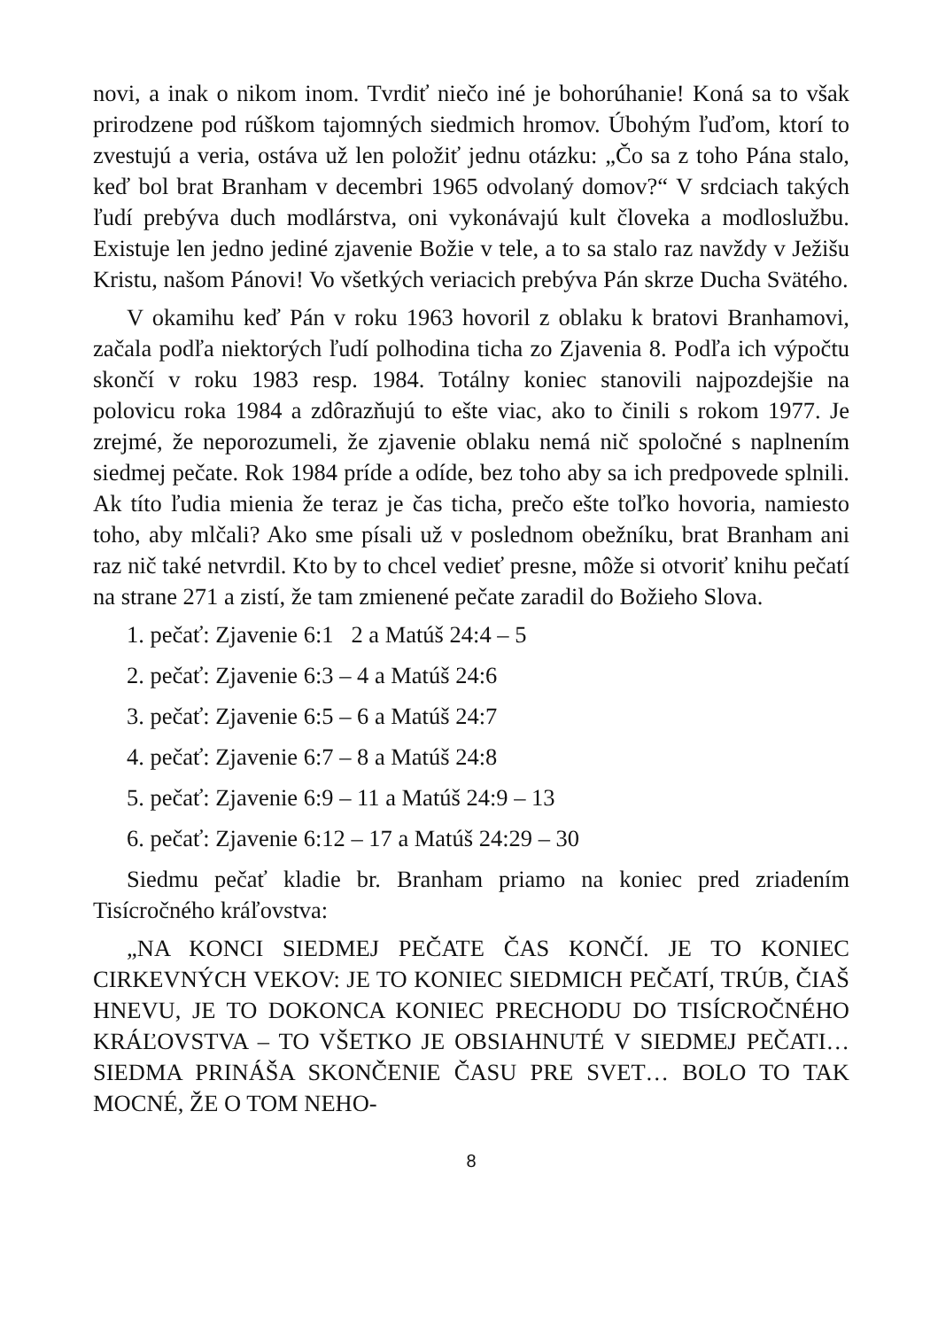novi, a inak o nikom inom. Tvrdiť niečo iné je bohorúhanie! Koná sa to však prirodzene pod rúškom tajomných siedmich hromov. Úbohým ľuďom, ktorí to zvestujú a veria, ostáva už len položiť jednu otázku: „Čo sa z toho Pána stalo, keď bol brat Branham v decembri 1965 odvolaný domov?“ V srdciach takých ľudí prebýva duch modlárstva, oni vykonávajú kult človeka a modloslužbu. Existuje len jedno jediné zjavenie Božie v tele, a to sa stalo raz navždy v Ježišu Kristu, našom Pánovi! Vo všetkých veriacich prebýva Pán skrze Ducha Svätého.
V okamihu keď Pán v roku 1963 hovoril z oblaku k bratovi Branhamovi, začala podľa niektorých ľudí polhodina ticha zo Zjavenia 8. Podľa ich výpočtu skončí v roku 1983 resp. 1984. Totálny koniec stanovili najpozdejšie na polovicu roka 1984 a zdôrazňujú to ešte viac, ako to činili s rokom 1977. Je zrejmé, že neporozumeli, že zjavenie oblaku nemá nič spoločné s naplnením siedmej pečate. Rok 1984 príde a odíde, bez toho aby sa ich predpovede splnili. Ak títo ľudia mienia že teraz je čas ticha, prečo ešte toľko hovoria, namiesto toho, aby mlčali? Ako sme písali už v poslednom obežníku, brat Branham ani raz nič také netvrdil. Kto by to chcel vedieť presne, môže si otvoriť knihu pečatí na strane 271 a zistí, že tam zmienené pečate zaradil do Božieho Slova.
1. pečať: Zjavenie 6:1 2 a Matúš 24:4 – 5
2. pečať: Zjavenie 6:3 – 4 a Matúš 24:6
3. pečať: Zjavenie 6:5 – 6 a Matúš 24:7
4. pečať: Zjavenie 6:7 – 8 a Matúš 24:8
5. pečať: Zjavenie 6:9 – 11 a Matúš 24:9 – 13
6. pečať: Zjavenie 6:12 – 17 a Matúš 24:29 – 30
Siedmu pečať kladie br. Branham priamo na koniec pred zriadením Tisícročného kráľovstva:
„NA KONCI SIEDMEJ PEČATE ČAS KONČÍ. JE TO KONIEC CIRKEVNÝCH VEKOV: JE TO KONIEC SIEDMICH PEČATÍ, TRÚB, ČIAŠ HNEVU, JE TO DOKONCA KONIEC PRECHODU DO TISÍCROČNÉHO KRÁĽOVSTVA – TO VŠETKO JE OBSIAHNUTÉ V SIEDMEJ PEČATI… SIEDMA PRINÁŠA SKONČENIE ČASU PRE SVET… BOLO TO TAK MOCNÉ, ŽE O TOM NEHO-
8